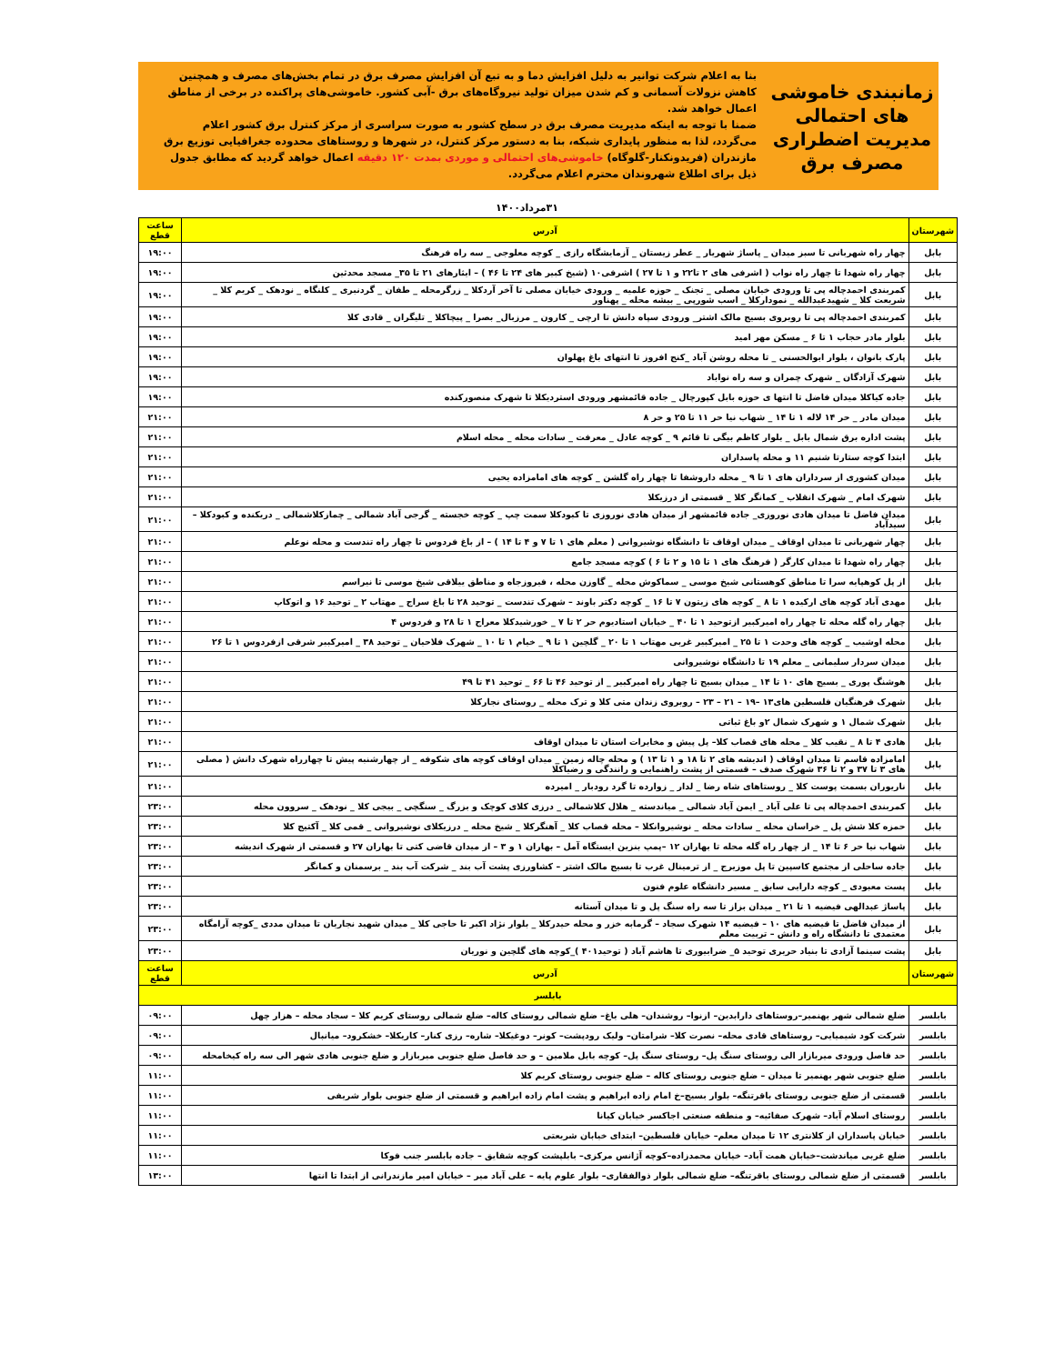زمانبندی خاموشی های احتمالی مدیریت اضطراری مصرف برق
بنا به اعلام شرکت توانیر به دلیل افزایش دما و به تبع آن افزایش مصرف برق در تمام بخش‌های مصرف و همچنین کاهش نزولات آسمانی و کم شدن میزان تولید نیروگاه‌های برق -آبی کشور. خاموشی‌های پراکنده در برخی از مناطق اعمال خواهد شد.
ضمنا با توجه به اینکه مدیریت مصرف برق در سطح کشور به صورت سراسری از مرکز کنترل برق کشور اعلام می‌گردد، لذا به منظور پایداری شبکه، بنا به دستور مرکز کنترل، در شهرها و روستاهای محدوده جغرافیایی توزیع برق مازندران (فریدونکنار-گلوگاه) خاموشی‌های احتمالی و موردی بمدت ۱۲۰ دقیقه اعمال خواهد گردید که مطابق جدول ذیل برای اطلاع شهروندان محترم اعلام می‌گردد.
۳۱مرداد۱۴۰۰
| شهرستان | آدرس | ساعت قطع |
| --- | --- | --- |
| بابل | چهار راه شهربانی تا سبز میدان _ پاساژ شهریار _ عطر زیستان _ آزمایشگاه رازی _ کوچه معلوجی _ سه راه فرهنگ | ۱۹:۰۰ |
| بابل | چهار راه شهدا تا چهار راه نواب ( اشرفی های ۲ تا۲۲ و ۱ تا ۲۷ ) اشرفی۱۰ (شیخ کبیر های ۲۴ تا ۴۶ ) – ایثارهای ۲۱ تا ۳۵_ مسجد محدثین | ۱۹:۰۰ |
| بابل | کمربندی احمدچاله پی تا ورودی خیابان مصلی _ تجنک _ حوزه علمیه _ ورودی خیابان مصلی تا آخر آردکلا _ زرگرمحله _ طفان _ گردنبری _ کلنگاه _ نودهک _ کریم کلا _ شریعت کلا _ شهیدعبدالله _ نموداركلا _ اسب شورپی _ بیشه محله _ پهناور | ۱۹:۰۰ |
| بابل | کمربندی احمدچاله پی تا روبروی بسیج مالک اشتر_ ورودی سپاه دانش تا ارچی _ کارون _ مرزبال_ بصرا _ پیچاکلا _ تلیگران _ قادی کلا | ۱۹:۰۰ |
| بابل | بلوار مادر حجاب ۱ تا ۶ _ مسکن مهر امید | ۱۹:۰۰ |
| بابل | پارک بانوان ، بلوار ابوالحسنی _ تا محله روشن آباد _کنج افروز تا انتهای باغ پهلوان | ۱۹:۰۰ |
| بابل | شهرک آزادگان _ شهرک چمران و سه راه نواباد | ۱۹:۰۰ |
| بابل | جاده کیاکلا میدان فاضل تا انتها ی حوزه بابل کپورچال _ جاده قائمشهر ورودی استردیکلا تا شهرک منصورکنده | ۱۹:۰۰ |
| بابل | میدان مادر _ حر ۱۴ لاله ۱ تا ۱۴ _ شهاب نیا حر ۱۱ تا ۲۵ و حر ۸ | ۲۱:۰۰ |
| بابل | پشت اداره برق شمال بابل _ بلوار کاظم بیگی تا قائم ۹ _ کوچه عادل _ معرفت _ سادات محله _ محله اسلام | ۲۱:۰۰ |
| بابل | ابتدا کوچه ستارتا شنبم ۱۱ و محله پاسداران | ۲۱:۰۰ |
| بابل | میدان کشوری از سرداران های ۱ تا ۹ _ محله داروشفا تا چهار راه گلشن _ کوچه های امامزاده یحیی | ۲۱:۰۰ |
| بابل | شهرک امام _ شهرک انقلاب _ کمانگر کلا _ قسمتی از درزیکلا | ۲۱:۰۰ |
| بابل | میدان فاضل تا میدان هادی نوروزی_ جاده قائمشهر از میدان هادی نوروزی تا کبودکلا سمت چپ _ کوچه خجسته _ گرجی آباد شمالی _ چمازکلاشمالی _ دریکنده و کبودکلا – سیدآباد | ۲۱:۰۰ |
| بابل | چهار شهربانی تا میدان اوقاف _ میدان اوقاف تا دانشگاه نوشیروانی ( معلم های ۱ تا ۷ و ۴ تا ۱۴ ) – از باغ فردوس تا چهار راه تندست و محله نوعلم | ۲۱:۰۰ |
| بابل | چهار راه شهدا تا میدان کارگر ( فرهنگ های ۱ تا ۱۵ و ۲ تا ۶ ) کوچه مسجد جامع | ۲۱:۰۰ |
| بابل | از پل کوهپایه سرا تا مناطق کوهستانی شیخ موسی _ سماکوش محله _ گاوزن محله ، فیروزجاه و مناطق ییلاقی شیخ موسی تا نیراسم | ۲۱:۰۰ |
| بابل | مهدی آباد کوچه های ارکیده ۱ تا ۸ _ کوچه های زیتون ۷ تا ۱۶ _ کوچه دکتر باوند – شهرک تندست _ توحید ۲۸ تا باغ سراج _ مهتاب ۲ _ توحید ۱۶ و اتوکاپ | ۲۱:۰۰ |
| بابل | چهار راه گله محله تا چهار راه امیرکبیر ازتوحید ۱ تا ۴۰ _ خیابان استادیوم حر ۲ تا ۷ _ خورشیدکلا معراج ۱ تا ۲۸ و فردوس ۴ | ۲۱:۰۰ |
| بابل | محله اوشیب _ کوچه های وحدت ۱ تا ۲۵ _ امیرکبیر غربی مهتاب ۱ تا ۲۰ _ گلچین ۱ تا ۹ _ خیام ۱ تا ۱۰ _ شهرک فلاحیان _ توحید ۳۸ _ امیرکبیر شرقی ازفردوس ۱ تا ۲۶ | ۲۱:۰۰ |
| بابل | میدان سردار سلیمانی _ معلم ۱۹ تا دانشگاه نوشیروانی | ۲۱:۰۰ |
| بابل | هوشنگ پوری _ بسیج های ۱۰ تا ۱۴ _ میدان بسیج تا چهار راه امیرکبیر _ از توحید ۴۶ تا ۶۶ _ توحید ۴۱ تا ۴۹ | ۲۱:۰۰ |
| بابل | شهرک فرهنگیان فلسطین های۱۳ –۱۹ – ۲۱ – ۲۳ – روبروی زندان متی کلا و ترک محله _ روستای نجارکلا | ۲۱:۰۰ |
| بابل | شهرک شمال ۱ و شهرک شمال ۲و باغ ثباتی | ۲۱:۰۰ |
| بابل | هادی ۴ تا ۸ _ نقیب کلا _ محله های قصاب کلا– پل پیش و مخابرات استان تا میدان اوقاف | ۲۱:۰۰ |
| بابل | امامزاده قاسم تا میدان اوقاف ( اندیشه های ۲ تا ۱۸ و ۱ تا ۱۳ ) و محله چاله زمین _ میدان اوقاف کوچه های شکوفه _ از چهارشنبه پیش تا چهارراه شهرک دانش ( مصلی های ۳ تا ۳۷ و ۲ تا ۳۶ شهرک صدف – قسمتی از پشت راهنمایی و رانندگی و رضیاکلا | ۲۱:۰۰ |
| بابل | ناریوران بسمت پوست کلا _ روستاهای شاه رضا _ لدار _ زوارده تا گرد رودبار _ امیرده | ۲۱:۰۰ |
| بابل | کمربندی احمدچاله پی تا علی آباد _ ایمن آباد شمالی _ میاندسته _ هلال کلاشمالی _ درزی کلای کوچک و بزرگ _ سنگچی _ بیجی کلا _ نودهک _ سروون محله | ۲۳:۰۰ |
| بابل | حمزه کلا شش پل _ خراسان محله _ سادات محله _ نوشیروانکلا – محله قصاب کلا _ آهنگرکلا _ شیخ محله _ درزیکلای نوشیروانی _ قمی کلا _ آکتیج کلا | ۲۳:۰۰ |
| بابل | شهاب نیا حر ۶ تا ۱۴ _ از چهار راه گله محله تا بهاران ۱۲ –پمپ بنزین ایستگاه آمل – بهاران ۱ و ۳ – از میدان قاضی کتی تا بهاران ۲۷ و قسمتی از شهرک اندیشه | ۲۳:۰۰ |
| بابل | جاده ساحلی از مجتمع کاسپین تا پل موزیرج _ از ترمینال غرب تا بسیج مالک اشتر – کشاورزی پشت آب بند _ شرکت آب بند _ برسمنان و کمانگر | ۲۳:۰۰ |
| بابل | پست معبودی _ کوچه دارایی سابق _ مسیر دانشگاه علوم فنون | ۲۳:۰۰ |
| بابل | پاساژ عبدالهی فیضیه ۱ تا ۲۱ _ میدان بزاز تا سه راه سنگ پل و تا میدان آستانه | ۲۳:۰۰ |
| بابل | از میدان فاضل تا فیضیه های ۱۰ – فیضیه ۱۴ شهرک سجاد – گرمابه خزر و محله حیدرکلا _ بلوار نژاد اکبر تا حاجی کلا _ میدان شهید نجاریان تا میدان مددی _کوچه آرامگاه معتمدی تا دانشگاه راه و دانش – تربیت معلم | ۲۳:۰۰ |
| بابل | پشت سینما آزادی تا بنیاد حریری توحید ۵_ ضرابیوری تا هاشم آباد ( توحید۴۰۱ )_کوچه های گلچین و نوریان | ۲۳:۰۰ |
| شهرستان | آدرس | ساعت قطع |
| بابلسر | | |
| بابلسر | ضلع شمالی شهر بهنمیر–روستاهای دارابدین– ازنوا– روشندان– هلی باغ– ضلع شمالی روستای کاله– ضلع شمالی روستای کریم کلا – سجاد محله – هزار چهل | ۰۹:۰۰ |
| بابلسر | شرکت کود شیمیایی– روستاهای قادی محله– نصرت کلا– شرامتان– ولیک رودپشت– کونر– دوغیکلا– شاره– رزی کنار– کاریکلا– خشکرود– میانبال | ۰۹:۰۰ |
| بابلسر | حد فاصل ورودی میربازار الی روستای سنگ پل– روستای سنگ پل– کوچه بابل ملامین – و حد فاصل ضلع جنوبی میربازار و ضلع جنوبی هادی شهر الی سه راه کیخامحله | ۰۹:۰۰ |
| بابلسر | ضلع جنوبی شهر بهنمیر تا میدان – ضلع جنوبی روستای کاله – ضلع جنوبی روستای کریم کلا | ۱۱:۰۰ |
| بابلسر | قسمتی از ضلع جنوبی روستای باقرتنگه– بلوار بسیج–خ امام زاده ابراهیم و پشت امام زاده ابراهیم و قسمتی از ضلع جنوبی بلوار شریفی | ۱۱:۰۰ |
| بابلسر | روستای اسلام آباد– شهرک صفائیه– و منطقه صنعتی اجاکسر خیابان کیانا | ۱۱:۰۰ |
| بابلسر | خیابان پاسداران از کلانتری ۱۲ تا میدان معلم– خیابان فلسطین– ابتدای خیابان شریعتی | ۱۱:۰۰ |
| بابلسر | ضلع غربی میاندشت–خیابان همت آباد– خیابان محمدزاده–کوچه آژانس مرکزی– بابلپشت کوچه شقایق – جاده بابلسر جنب فوکا | ۱۱:۰۰ |
| بابلسر | قسمتی از ضلع شمالی روستای باقرتنگه– ضلع شمالی بلوار ذوالفقاری– بلوار علوم پایه – علی آباد میر – خیابان امیر مازندرانی از ابتدا تا انتها | ۱۳:۰۰ |